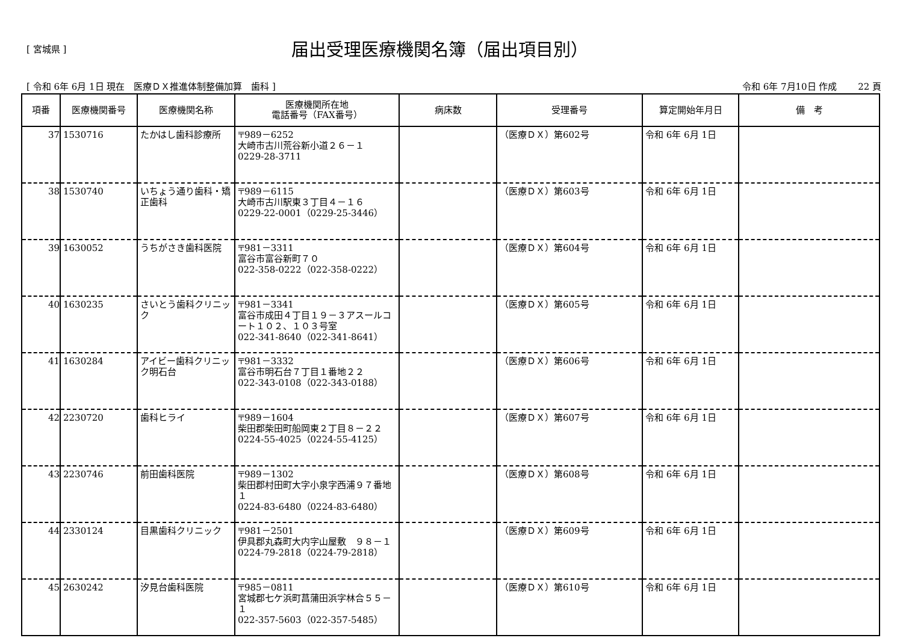[ 宮城県 ]
届出受理医療機関名簿（届出項目別）
[ 令和 6年 6月 1日 現在　医療ＤＸ推進体制整備加算　歯科 ] 令和 6年 7月10日 作成　　 22 頁
| 項番 | 医療機関番号 | 医療機関名称 | 医療機関所在地 電話番号（FAX番号） | 病床数 | 受理番号 | 算定開始年月日 | 備 考 |
| --- | --- | --- | --- | --- | --- | --- | --- |
| 37 | 1530716 | たかはし歯科診療所 | 〒989－6252 大崎市古川荒谷新小道２６－１ 0229-28-3711 | | （医療ＤＸ）第602号 | 令和 6年 6月 1日 | |
| 38 | 1530740 | いちょう通り歯科・矯正歯科 | 〒989－6115 大崎市古川駅東３丁目４－１６ 0229-22-0001（0229-25-3446） | | （医療ＤＸ）第603号 | 令和 6年 6月 1日 | |
| 39 | 1630052 | うちがさき歯科医院 | 〒981－3311 富谷市富谷新町７０ 022-358-0222（022-358-0222） | | （医療ＤＸ）第604号 | 令和 6年 6月 1日 | |
| 40 | 1630235 | さいとう歯科クリニック | 〒981－3341 富谷市成田４丁目１９－３アスールコート１０２、１０３号室 022-341-8640（022-341-8641） | | （医療ＤＸ）第605号 | 令和 6年 6月 1日 | |
| 41 | 1630284 | アイビー歯科クリニック明石台 | 〒981－3332 富谷市明石台７丁目１番地２２ 022-343-0108（022-343-0188） | | （医療ＤＸ）第606号 | 令和 6年 6月 1日 | |
| 42 | 2230720 | 歯科ヒライ | 〒989－1604 柴田郡柴田町船岡東２丁目８－２２ 0224-55-4025（0224-55-4125） | | （医療ＤＸ）第607号 | 令和 6年 6月 1日 | |
| 43 | 2230746 | 前田歯科医院 | 〒989－1302 柴田郡村田町大字小泉字西浦９７番地１ 0224-83-6480（0224-83-6480） | | （医療ＤＸ）第608号 | 令和 6年 6月 1日 | |
| 44 | 2330124 | 目黒歯科クリニック | 〒981－2501 伊具郡丸森町大内字山屋敷 ９８－１ 0224-79-2818（0224-79-2818） | | （医療ＤＸ）第609号 | 令和 6年 6月 1日 | |
| 45 | 2630242 | 汐見台歯科医院 | 〒985－0811 宮城郡七ケ浜町菖蒲田浜字林合５５－１ 022-357-5603（022-357-5485） | | （医療ＤＸ）第610号 | 令和 6年 6月 1日 | |